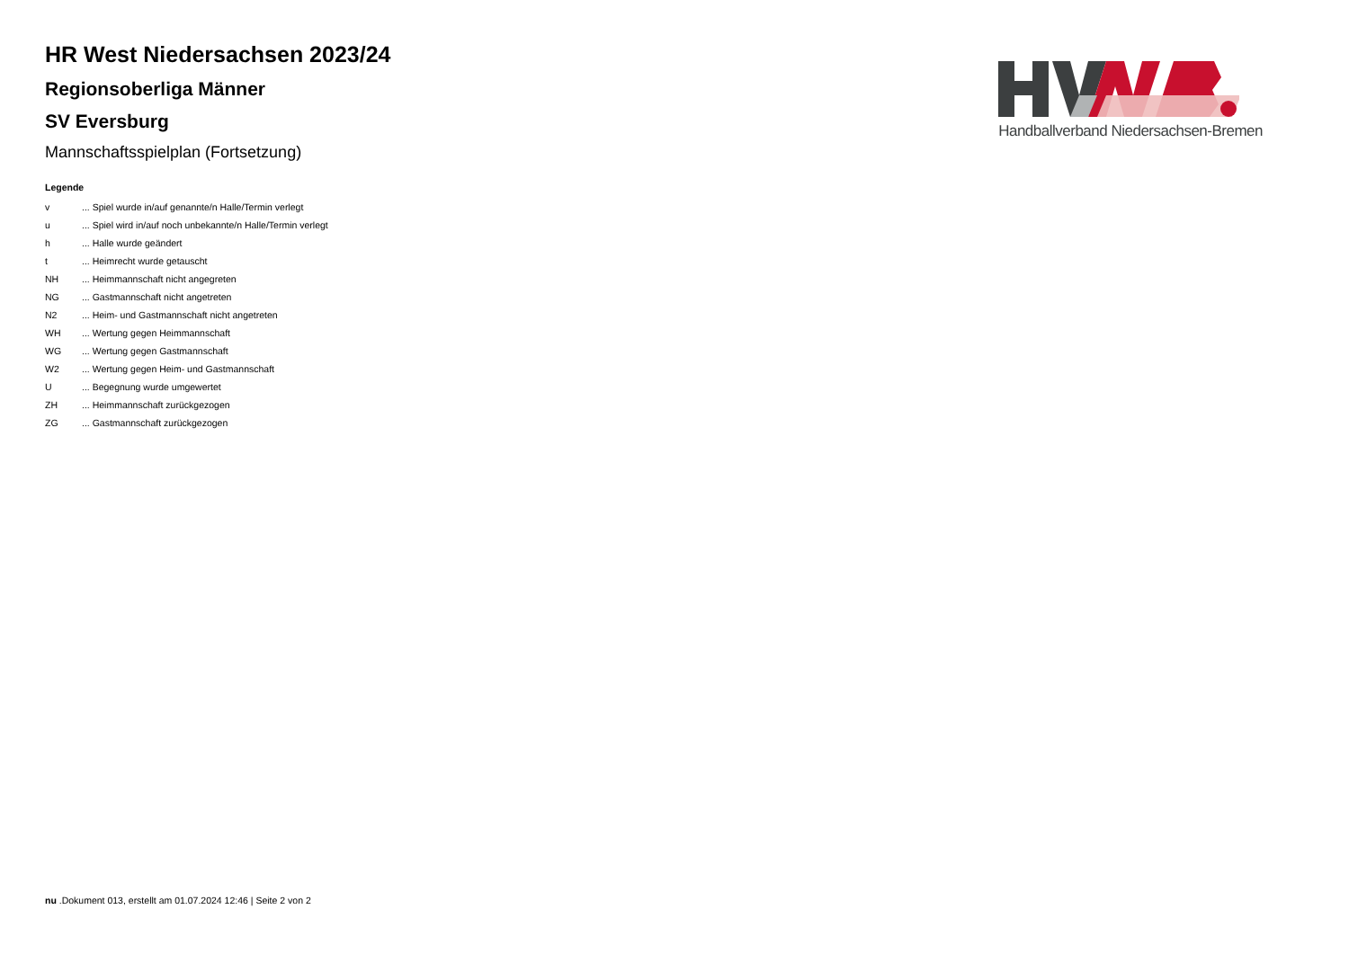HR West Niedersachsen 2023/24
Regionsoberliga Männer
SV Eversburg
Mannschaftsspielplan (Fortsetzung)
Legende
| v | ... Spiel wurde in/auf genannte/n Halle/Termin verlegt |
| u | ... Spiel wird in/auf noch unbekannte/n Halle/Termin verlegt |
| h | ... Halle wurde geändert |
| t | ... Heimrecht wurde getauscht |
| NH | ... Heimmannschaft nicht angegreten |
| NG | ... Gastmannschaft nicht angetreten |
| N2 | ... Heim- und Gastmannschaft nicht angetreten |
| WH | ... Wertung gegen Heimmannschaft |
| WG | ... Wertung gegen Gastmannschaft |
| W2 | ... Wertung gegen Heim- und Gastmannschaft |
| U | ... Begegnung wurde umgewertet |
| ZH | ... Heimmannschaft zurückgezogen |
| ZG | ... Gastmannschaft zurückgezogen |
Handballverband Niedersachsen-Bremen
nu .Dokument 013, erstellt am 01.07.2024 12:46 | Seite 2 von 2